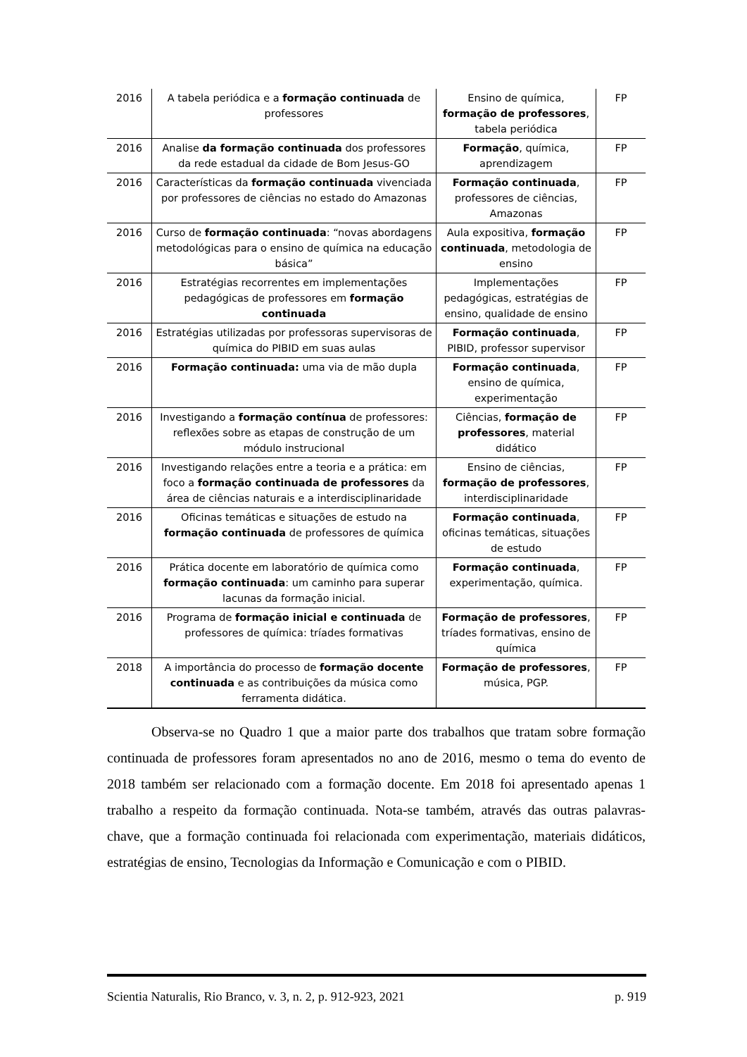| 2016 | A tabela periódica e a formação continuada de professores | Ensino de química, formação de professores , tabela periódica | FP |
| 2016 | Analise da formação continuada dos professores da rede estadual da cidade de Bom Jesus-GO | Formação , química, aprendizagem | FP |
| 2016 | Características da formação continuada vivenciada por professores de ciências no estado do Amazonas | Formação continuada , professores de ciências, Amazonas | FP |
| 2016 | Curso de formação continuada : “novas abordagens metodológicas para o ensino de química na educação básica” | Aula expositiva, formação continuada , metodologia de ensino | FP |
| 2016 | Estratégias recorrentes em implementações pedagógicas de professores em formação continuada | Implementações pedagógicas, estratégias de ensino, qualidade de ensino | FP |
| 2016 | Estratégias utilizadas por professoras supervisoras de química do PIBID em suas aulas | Formação continuada , PIBID, professor supervisor | FP |
| 2016 | Formação continuada: uma via de mão dupla | Formação continuada , ensino de química, experimentação | FP |
| 2016 | Investigando a formação contínua de professores: reflexões sobre as etapas de construção de um módulo instrucional | Ciências, formação de professores , material didático | FP |
| 2016 | Investigando relações entre a teoria e a prática: em foco a formação continuada de professores da área de ciências naturais e a interdisciplinaridade | Ensino de ciências, formação de professores , interdisciplinaridade | FP |
| 2016 | Oficinas temáticas e situações de estudo na formação continuada de professores de química | Formação continuada , oficinas temáticas, situações de estudo | FP |
| 2016 | Prática docente em laboratório de química como formação continuada : um caminho para superar lacunas da formação inicial. | Formação continuada , experimentação, química. | FP |
| 2016 | Programa de formação inicial e continuada de professores de química: tríades formativas | Formação de professores , tríades formativas, ensino de química | FP |
| 2018 | A importância do processo de formação docente continuada e as contribuições da música como ferramenta didática. | Formação de professores , música, PGP. | FP |
Observa-se no Quadro 1 que a maior parte dos trabalhos que tratam sobre formação continuada de professores foram apresentados no ano de 2016, mesmo o tema do evento de 2018 também ser relacionado com a formação docente. Em 2018 foi apresentado apenas 1 trabalho a respeito da formação continuada. Nota-se também, através das outras palavras-chave, que a formação continuada foi relacionada com experimentação, materiais didáticos, estratégias de ensino, Tecnologias da Informação e Comunicação e com o PIBID.
Scientia Naturalis, Rio Branco, v. 3, n. 2, p. 912-923, 2021 p. 919